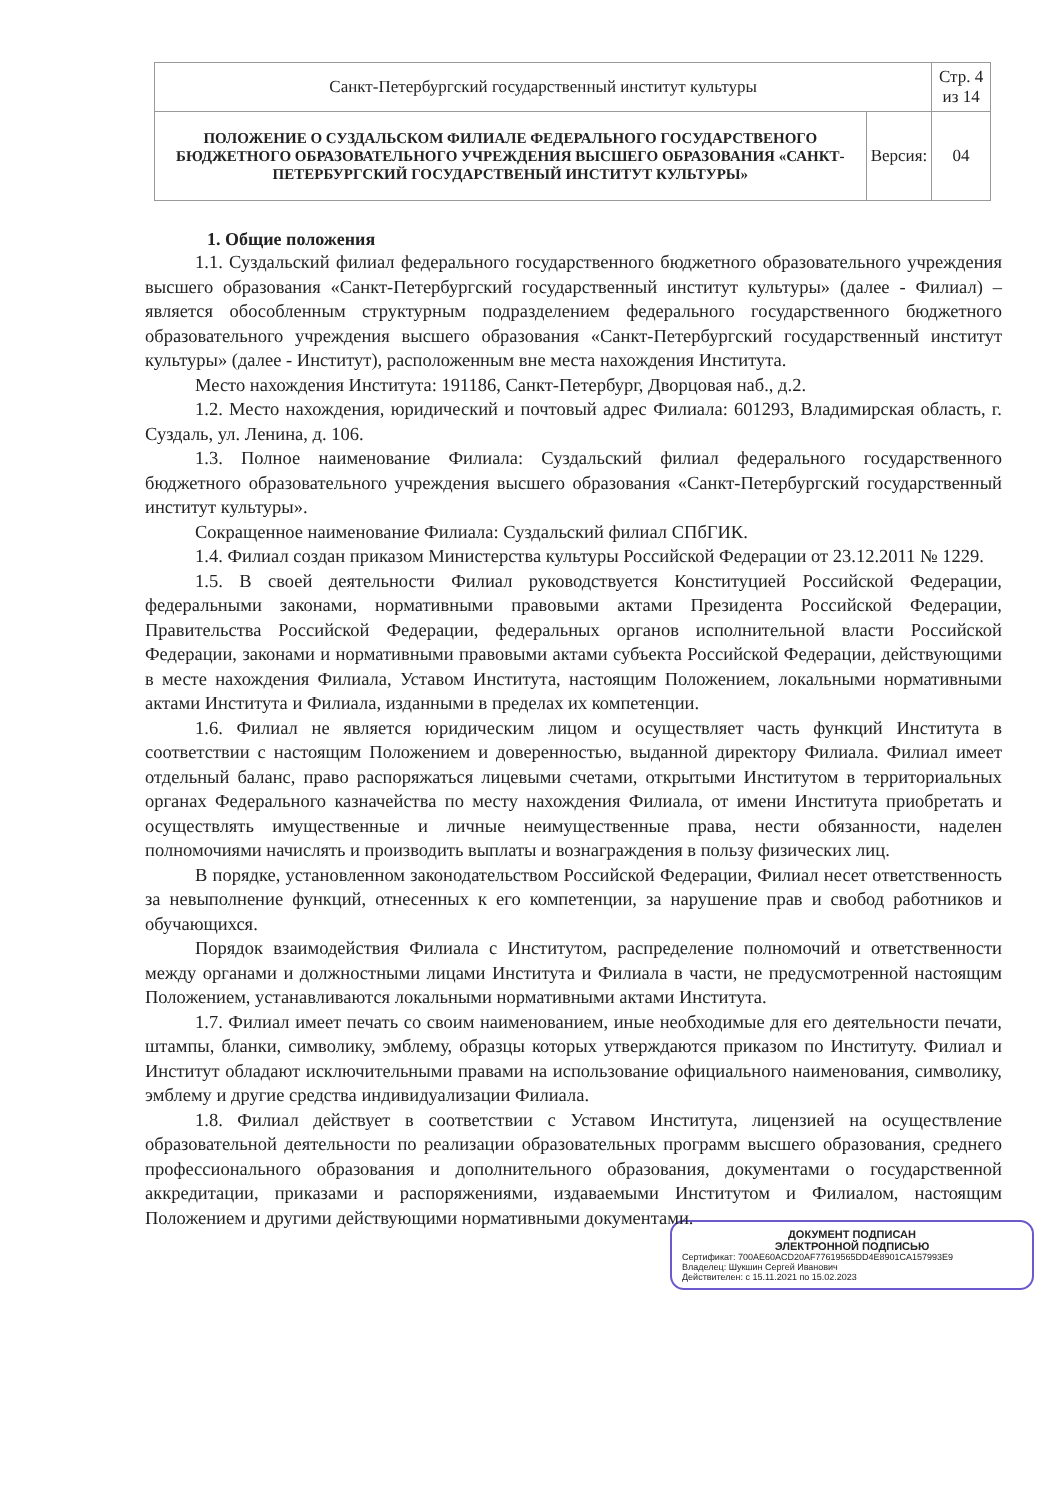| Санкт-Петербургский государственный институт культуры | | Стр. 4 из 14 |
| ПОЛОЖЕНИЕ О СУЗДАЛЬСКОМ ФИЛИАЛЕ ФЕДЕРАЛЬНОГО ГОСУДАРСТВЕНОГО БЮДЖЕТНОГО ОБРАЗОВАТЕЛЬНОГО УЧРЕЖДЕНИЯ ВЫСШЕГО ОБРАЗОВАНИЯ «САНКТ-ПЕТЕРБУРГСКИЙ ГОСУДАРСТВЕНЫЙ ИНСТИТУТ КУЛЬТУРЫ» | Версия: | 04 |
1. Общие положения
1.1. Суздальский филиал федерального государственного бюджетного образовательного учреждения высшего образования «Санкт-Петербургский государственный институт культуры» (далее - Филиал) – является обособленным структурным подразделением федерального государственного бюджетного образовательного учреждения высшего образования «Санкт-Петербургский государственный институт культуры» (далее - Институт), расположенным вне места нахождения Института.
Место нахождения Института: 191186, Санкт-Петербург, Дворцовая наб., д.2.
1.2. Место нахождения, юридический и почтовый адрес Филиала: 601293, Владимирская область, г. Суздаль, ул. Ленина, д. 106.
1.3. Полное наименование Филиала: Суздальский филиал федерального государственного бюджетного образовательного учреждения высшего образования «Санкт-Петербургский государственный институт культуры».
Сокращенное наименование Филиала: Суздальский филиал СПбГИК.
1.4. Филиал создан приказом Министерства культуры Российской Федерации от 23.12.2011 № 1229.
1.5. В своей деятельности Филиал руководствуется Конституцией Российской Федерации, федеральными законами, нормативными правовыми актами Президента Российской Федерации, Правительства Российской Федерации, федеральных органов исполнительной власти Российской Федерации, законами и нормативными правовыми актами субъекта Российской Федерации, действующими в месте нахождения Филиала, Уставом Института, настоящим Положением, локальными нормативными актами Института и Филиала, изданными в пределах их компетенции.
1.6. Филиал не является юридическим лицом и осуществляет часть функций Института в соответствии с настоящим Положением и доверенностью, выданной директору Филиала. Филиал имеет отдельный баланс, право распоряжаться лицевыми счетами, открытыми Институтом в территориальных органах Федерального казначейства по месту нахождения Филиала, от имени Института приобретать и осуществлять имущественные и личные неимущественные права, нести обязанности, наделен полномочиями начислять и производить выплаты и вознаграждения в пользу физических лиц.
В порядке, установленном законодательством Российской Федерации, Филиал несет ответственность за невыполнение функций, отнесенных к его компетенции, за нарушение прав и свобод работников и обучающихся.
Порядок взаимодействия Филиала с Институтом, распределение полномочий и ответственности между органами и должностными лицами Института и Филиала в части, не предусмотренной настоящим Положением, устанавливаются локальными нормативными актами Института.
1.7. Филиал имеет печать со своим наименованием, иные необходимые для его деятельности печати, штампы, бланки, символику, эмблему, образцы которых утверждаются приказом по Институту. Филиал и Институт обладают исключительными правами на использование официального наименования, символику, эмблему и другие средства индивидуализации Филиала.
1.8. Филиал действует в соответствии с Уставом Института, лицензией на осуществление образовательной деятельности по реализации образовательных программ высшего образования, среднего профессионального образования и дополнительного образования, документами о государственной аккредитации, приказами и распоряжениями, издаваемыми Институтом и Филиалом, настоящим Положением и другими действующими нормативными документами.
ДОКУМЕНТ ПОДПИСАН
ЭЛЕКТРОННОЙ ПОДПИСЬЮ
Сертификат: 700AE60ACD20AF77619565DD4E8901CA157993E9
Владелец: Шукшин Сергей Иванович
Действителен: с 15.11.2021 по 15.02.2023